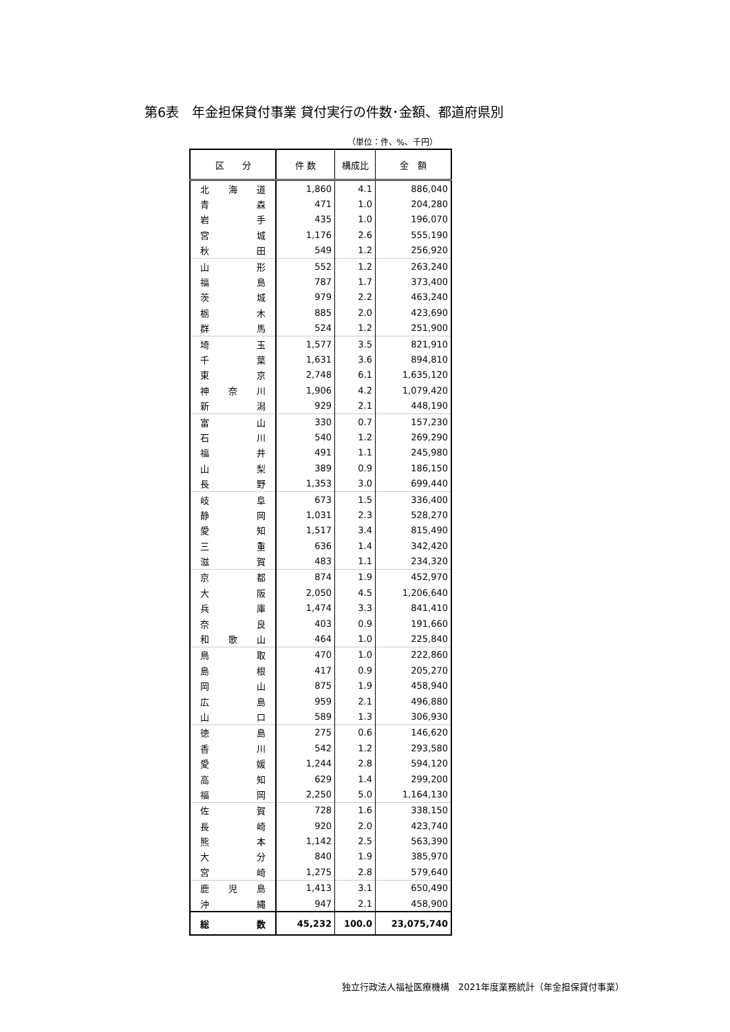第6表　年金担保貸付事業 貸付実行の件数･金額、都道府県別
（単位：件、%、千円）
| 区 分 | 件 数 | 構成比 | 金 額 |
| --- | --- | --- | --- |
| 北 海 道 | 1,860 | 4.1 | 886,040 |
| 青 森 | 471 | 1.0 | 204,280 |
| 岩 手 | 435 | 1.0 | 196,070 |
| 宮 城 | 1,176 | 2.6 | 555,190 |
| 秋 田 | 549 | 1.2 | 256,920 |
| 山 形 | 552 | 1.2 | 263,240 |
| 福 島 | 787 | 1.7 | 373,400 |
| 茨 城 | 979 | 2.2 | 463,240 |
| 栃 木 | 885 | 2.0 | 423,690 |
| 群 馬 | 524 | 1.2 | 251,900 |
| 埼 玉 | 1,577 | 3.5 | 821,910 |
| 千 葉 | 1,631 | 3.6 | 894,810 |
| 東 京 | 2,748 | 6.1 | 1,635,120 |
| 神 奈 川 | 1,906 | 4.2 | 1,079,420 |
| 新 潟 | 929 | 2.1 | 448,190 |
| 富 山 | 330 | 0.7 | 157,230 |
| 石 川 | 540 | 1.2 | 269,290 |
| 福 井 | 491 | 1.1 | 245,980 |
| 山 梨 | 389 | 0.9 | 186,150 |
| 長 野 | 1,353 | 3.0 | 699,440 |
| 岐 阜 | 673 | 1.5 | 336,400 |
| 静 岡 | 1,031 | 2.3 | 528,270 |
| 愛 知 | 1,517 | 3.4 | 815,490 |
| 三 重 | 636 | 1.4 | 342,420 |
| 滋 賀 | 483 | 1.1 | 234,320 |
| 京 都 | 874 | 1.9 | 452,970 |
| 大 阪 | 2,050 | 4.5 | 1,206,640 |
| 兵 庫 | 1,474 | 3.3 | 841,410 |
| 奈 良 | 403 | 0.9 | 191,660 |
| 和 歌 山 | 464 | 1.0 | 225,840 |
| 鳥 取 | 470 | 1.0 | 222,860 |
| 島 根 | 417 | 0.9 | 205,270 |
| 岡 山 | 875 | 1.9 | 458,940 |
| 広 島 | 959 | 2.1 | 496,880 |
| 山 口 | 589 | 1.3 | 306,930 |
| 徳 島 | 275 | 0.6 | 146,620 |
| 香 川 | 542 | 1.2 | 293,580 |
| 愛 媛 | 1,244 | 2.8 | 594,120 |
| 高 知 | 629 | 1.4 | 299,200 |
| 福 岡 | 2,250 | 5.0 | 1,164,130 |
| 佐 賀 | 728 | 1.6 | 338,150 |
| 長 崎 | 920 | 2.0 | 423,740 |
| 熊 本 | 1,142 | 2.5 | 563,390 |
| 大 分 | 840 | 1.9 | 385,970 |
| 宮 崎 | 1,275 | 2.8 | 579,640 |
| 鹿 児 島 | 1,413 | 3.1 | 650,490 |
| 沖 縄 | 947 | 2.1 | 458,900 |
| 総 数 | 45,232 | 100.0 | 23,075,740 |
独立行政法人福祉医療機構　2021年度業務統計（年金担保貸付事業）